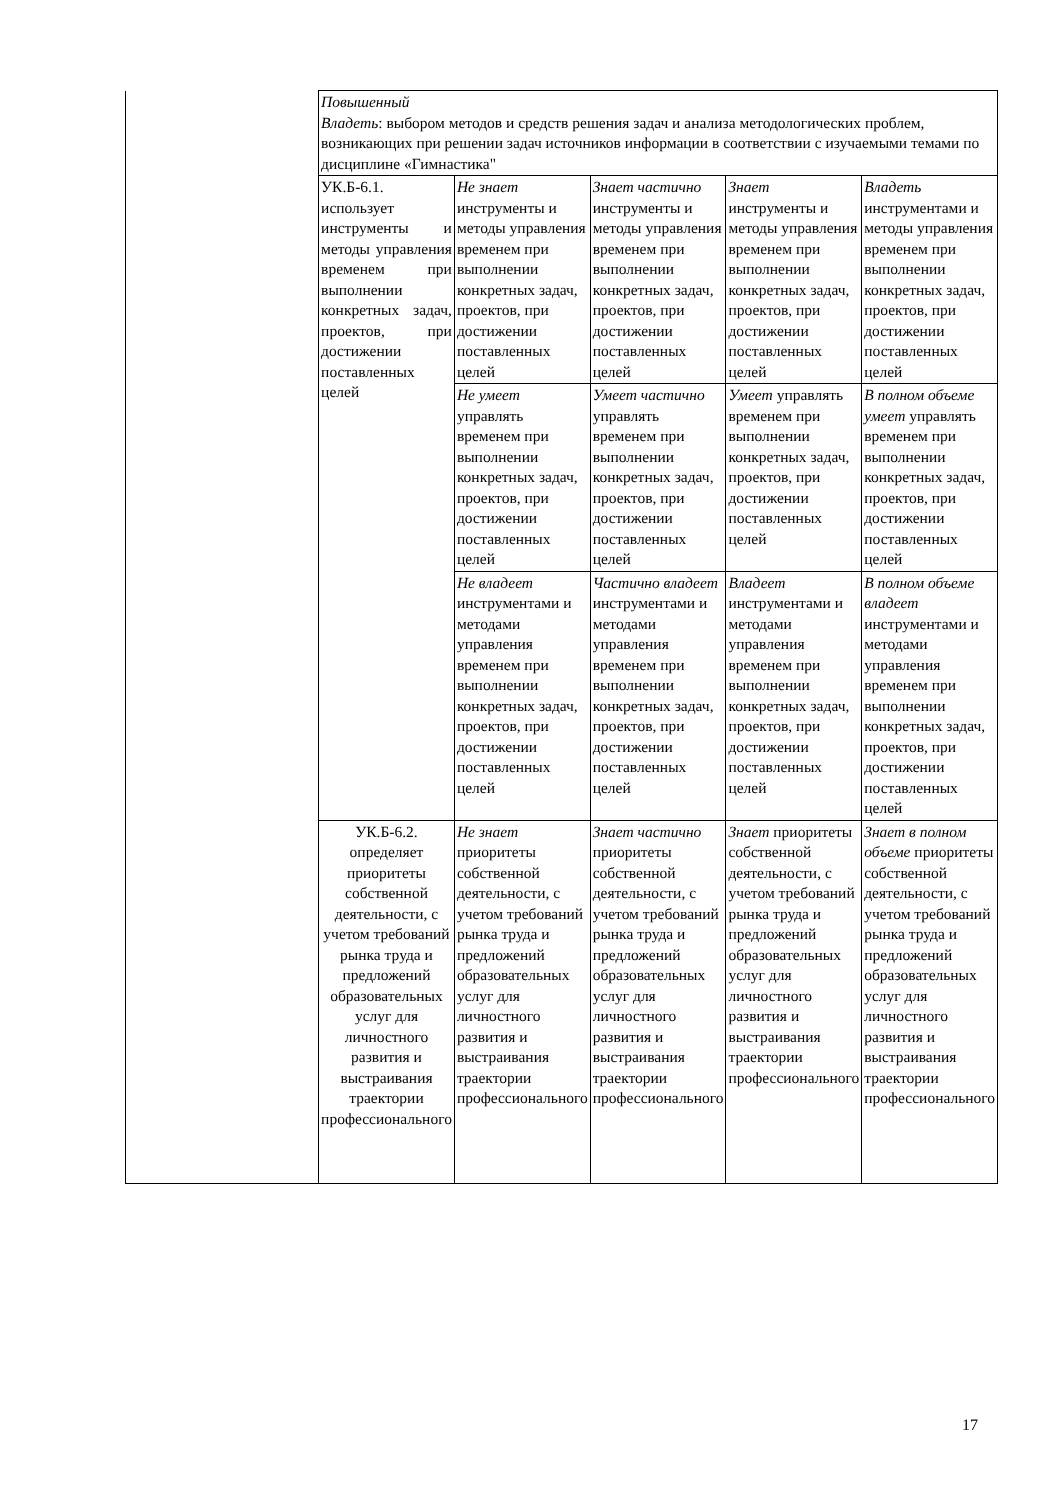| | Повышенный Владеть : выбором методов и средств решения задач и анализа методологических проблем, возникающих при решении задач источников информации в соответствии с изучаемыми темами по дисциплине «Гимнастика" | | | | |
| | УК.Б-6.1. использует инструменты и методы управления временем при выполнении конкретных задач, проектов, при достижении поставленных целей | Не знает инструменты и методы управления временем при выполнении конкретных задач, проектов, при достижении поставленных целей | Знает частично инструменты и методы управления временем при выполнении конкретных задач, проектов, при достижении поставленных целей | Знает инструменты и методы управления временем при выполнении конкретных задач, проектов, при достижении поставленных целей | Владеть инструментами и методы управления временем при выполнении конкретных задач, проектов, при достижении поставленных целей |
| | | Не умеет управлять временем при выполнении конкретных задач, проектов, при достижении поставленных целей | Умеет частично управлять временем при выполнении конкретных задач, проектов, при достижении поставленных целей | Умеет управлять временем при выполнении конкретных задач, проектов, при достижении поставленных целей | В полном объеме умеет управлять временем при выполнении конкретных задач, проектов, при достижении поставленных целей |
| | | Не владеет инструментами и методами управления временем при выполнении конкретных задач, проектов, при достижении поставленных целей | Частично владеет инструментами и методами управления временем при выполнении конкретных задач, проектов, при достижении поставленных целей | Владеет инструментами и методами управления временем при выполнении конкретных задач, проектов, при достижении поставленных целей | В полном объеме владеет инструментами и методами управления временем при выполнении конкретных задач, проектов, при достижении поставленных целей |
| | УК.Б-6.2. определяет приоритеты собственной деятельности, с учетом требований рынка труда и предложений образовательных услуг для личностного развития и выстраивания траектории профессионального | Не знает приоритеты собственной деятельности, с учетом требований рынка труда и предложений образовательных услуг для личностного развития и выстраивания траектории профессионального | Знает частично приоритеты собственной деятельности, с учетом требований рынка труда и предложений образовательных услуг для личностного развития и выстраивания траектории профессионального | Знает приоритеты собственной деятельности, с учетом требований рынка труда и предложений образовательных услуг для личностного развития и выстраивания траектории профессионального | Знает в полном объеме приоритеты собственной деятельности, с учетом требований рынка труда и предложений образовательных услуг для личностного развития и выстраивания траектории профессионального |
17